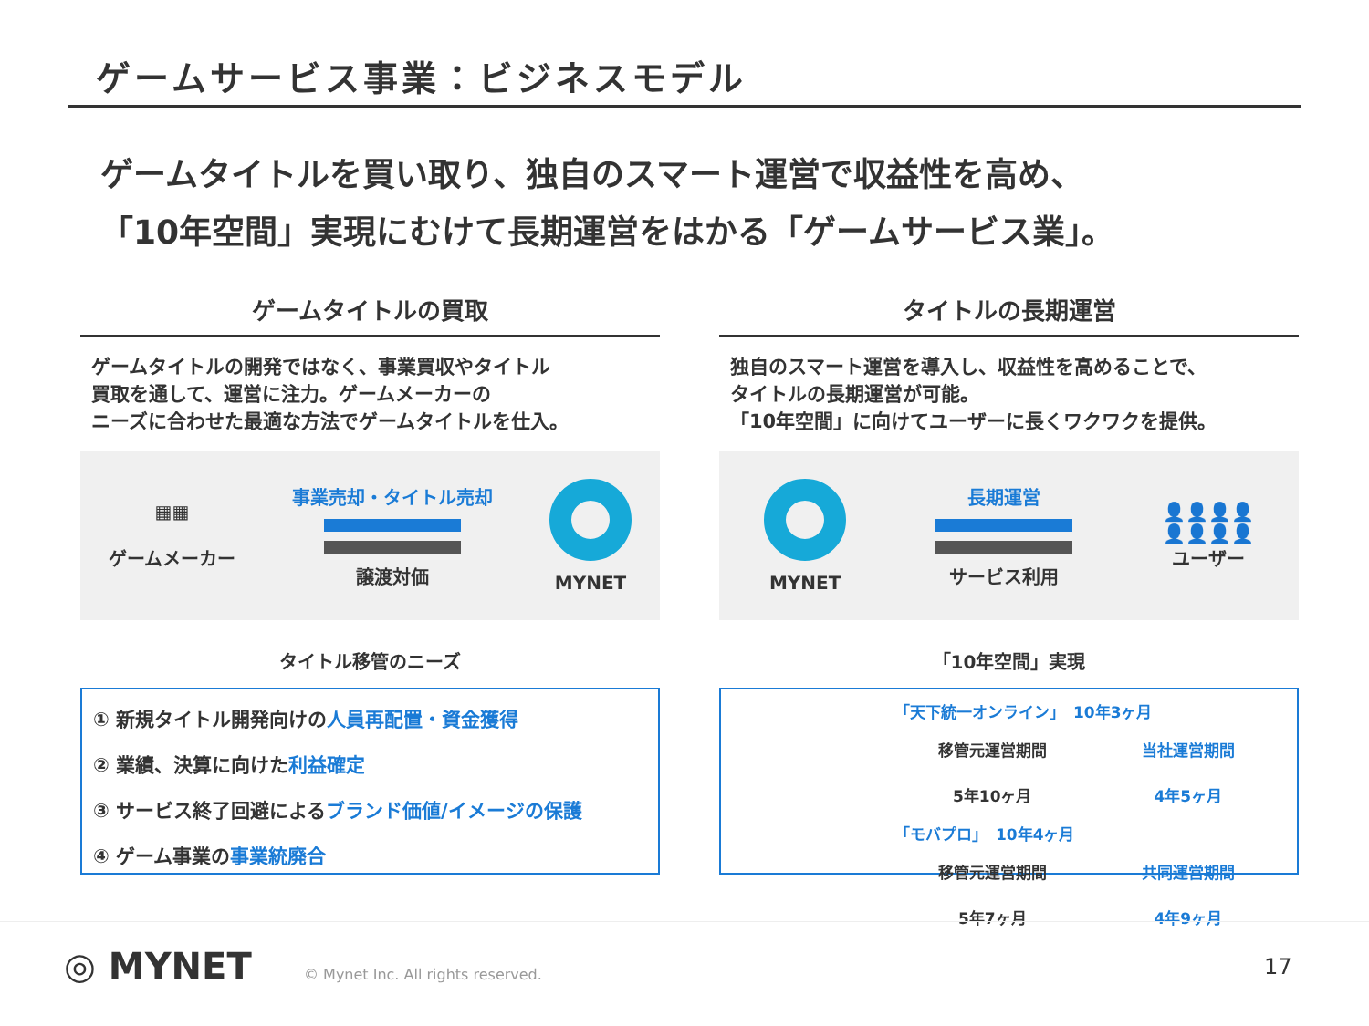ゲームサービス事業：ビジネスモデル
ゲームタイトルを買い取り、独自のスマート運営で収益性を高め、
「10年空間」実現にむけて長期運営をはかる「ゲームサービス業」。
ゲームタイトルの買取
ゲームタイトルの開発ではなく、事業買収やタイトル
買取を通して、運営に注力。ゲームメーカーの
ニーズに合わせた最適な方法でゲームタイトルを仕入。
▦▦
ゲームメーカー
事業売却・タイトル売却
譲渡対価
MYNET
タイトル移管のニーズ
① 新規タイトル開発向けの人員再配置・資金獲得
② 業績、決算に向けた利益確定
③ サービス終了回避によるブランド価値/イメージの保護
④ ゲーム事業の事業統廃合
タイトルの長期運営
独自のスマート運営を導入し、収益性を高めることで、
タイトルの長期運営が可能。
「10年空間」に向けてユーザーに長くワクワクを提供。
MYNET
長期運営
サービス利用
👤👤👤👤
👤👤👤👤
ユーザー
「10年空間」実現
「天下統一オンライン」　10年3ヶ月
移管元運営期間
5年10ヶ月
当社運営期間
4年5ヶ月
「モバプロ」　10年4ヶ月
移管元運営期間
5年7ヶ月
共同運営期間
4年9ヶ月
◎ MYNET
© Mynet Inc. All rights reserved.
17